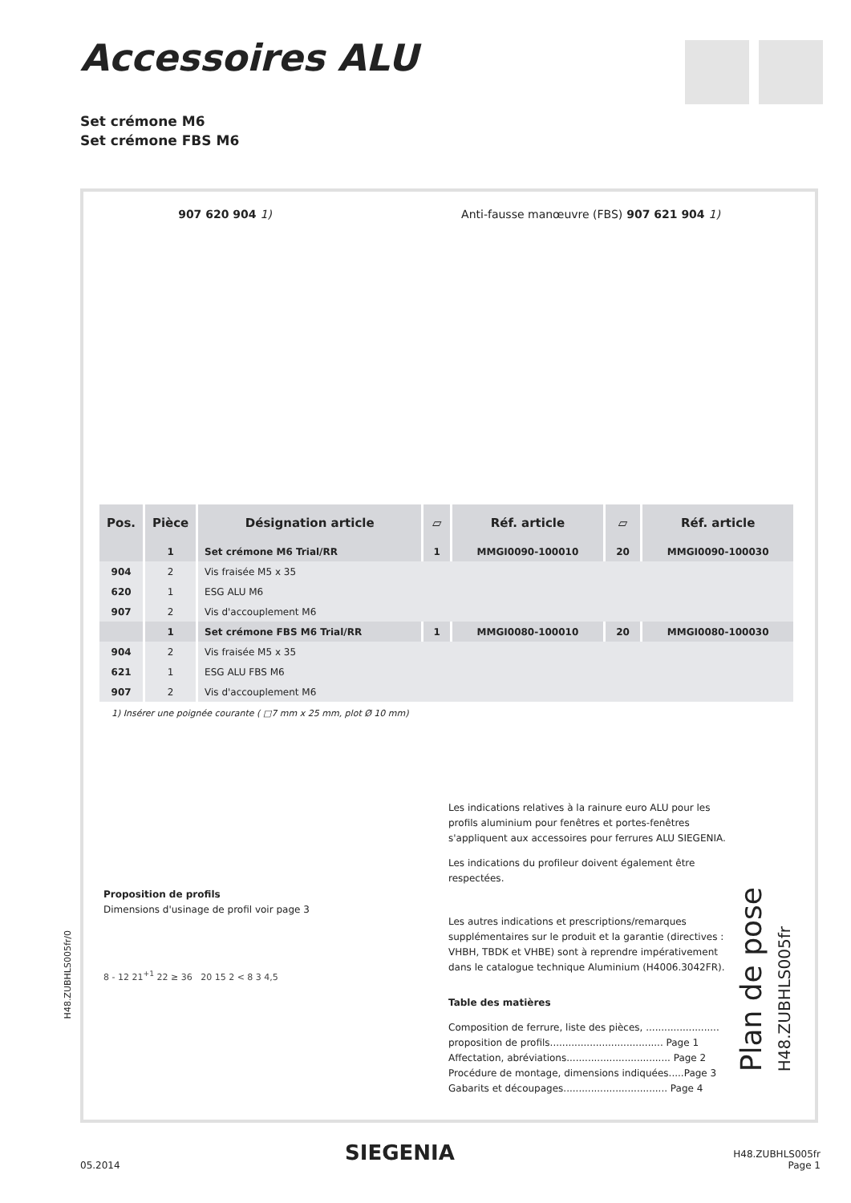Accessoires ALU
Set crémone M6
Set crémone FBS M6
H48.ZUBHLS005fr/0
907 620 904 1) Anti-fausse manœuvre (FBS) 907 621 904 1)
| Pos. | Pièce | Désignation article | ▱ | Réf. article | ▱ | Réf. article |
| --- | --- | --- | --- | --- | --- | --- |
| | 1 | Set crémone M6 Trial/RR | 1 | MMGI0090-100010 | 20 | MMGI0090-100030 |
| 904 | 2 | Vis fraisée M5 x 35 | | | | |
| 620 | 1 | ESG ALU M6 | | | | |
| 907 | 2 | Vis d'accouplement M6 | | | | |
| | 1 | Set crémone FBS M6 Trial/RR | 1 | MMGI0080-100010 | 20 | MMGI0080-100030 |
| 904 | 2 | Vis fraisée M5 x 35 | | | | |
| 621 | 1 | ESG ALU FBS M6 | | | | |
| 907 | 2 | Vis d'accouplement M6 | | | | |
1) Insérer une poignée courante ( □7 mm x 25 mm, plot Ø 10 mm)
Proposition de profils
Dimensions d'usinage de profil voir page 3
8 - 12 21<sup>+1</sup> 22 ≥ 36 20 15 2 < 8 3 4,5
Les indications relatives à la rainure euro ALU pour les profils aluminium pour fenêtres et portes-fenêtres s'appliquent aux accessoires pour ferrures ALU SIEGENIA.
Les indications du profileur doivent également être respectées.
Les autres indications et prescriptions/remarques supplémentaires sur le produit et la garantie (directives : VHBH, TBDK et VHBE) sont à reprendre impérativement dans le catalogue technique Aluminium (H4006.3042FR).
Table des matières
Composition de ferrure, liste des pièces, ........................
proposition de profils..................................... Page 1
Affectation, abréviations.................................. Page 2
Procédure de montage, dimensions indiquées.....Page 3
Gabarits et découpages.................................. Page 4
Plan de pose
H48.ZUBHLS005fr
05.2014
SIEGENIA
H48.ZUBHLS005fr
Page 1